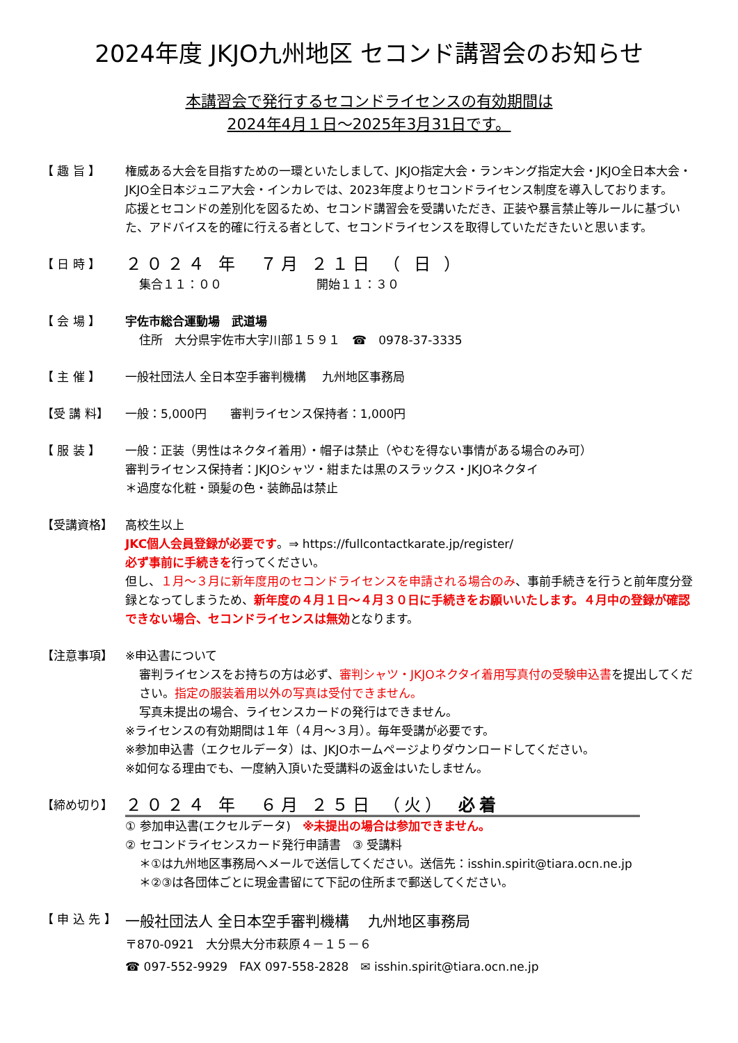2024年度 JKJO九州地区 セコンド講習会のお知らせ
本講習会で発行するセコンドライセンスの有効期間は
2024年4月１日～2025年3月31日です。
【 趣 旨 】 権威ある大会を目指すための一環といたしまして、JKJO指定大会・ランキング指定大会・JKJO全日本大会・JKJO全日本ジュニア大会・インカレでは、2023年度よりセコンドライセンス制度を導入しております。
応援とセコンドの差別化を図るため、セコンド講習会を受講いただき、正装や暴言禁止等ルールに基づいた、アドバイスを的確に行える者として、セコンドライセンスを取得していただきたいと思います。
【 日 時 】
２０２４ 年　７月 ２１日 （ 日 ）
集合１１：００　　　　　　　　開始１１：３０
【 会 場 】 宇佐市総合運動場　武道場
住所　大分県宇佐市大字川部１５９１　☎　0978-37-3335
【 主 催 】 一般社団法人 全日本空手審判機構　 九州地区事務局
【受 講 料】 一般：5,000円　　審判ライセンス保持者：1,000円
【 服 装 】 一般：正装（男性はネクタイ着用）・帽子は禁止（やむを得ない事情がある場合のみ可）
審判ライセンス保持者：JKJOシャツ・紺または黒のスラックス・JKJOネクタイ
＊過度な化粧・頭髪の色・装飾品は禁止
【受講資格】 高校生以上
JKC個人会員登録が必要です。⇒ https://fullcontactkarate.jp/register/
必ず事前に手続きを行ってください。
但し、１月～３月に新年度用のセコンドライセンスを申請される場合のみ、事前手続きを行うと前年度分登録となってしまうため、新年度の４月１日～４月３０日に手続きをお願いいたします。４月中の登録が確認できない場合、セコンドライセンスは無効となります。
【注意事項】 ※申込書について
審判ライセンスをお持ちの方は必ず、審判シャツ・JKJOネクタイ着用写真付の受験申込書を提出してください。指定の服装着用以外の写真は受付できません。
写真未提出の場合、ライセンスカードの発行はできません。
※ライセンスの有効期間は１年（４月～３月）。毎年受講が必要です。
※参加申込書（エクセルデータ）は、JKJOホームページよりダウンロードしてください。
※如何なる理由でも、一度納入頂いた受講料の返金はいたしません。
【締め切り】
２０２４ 年　６月 ２５日 （火）　必着
① 参加申込書(エクセルデータ)　※未提出の場合は参加できません。
② セコンドライセンスカード発行申請書　③ 受講料
＊①は九州地区事務局へメールで送信してください。送信先：isshin.spirit@tiara.ocn.ne.jp
＊②③は各団体ごとに現金書留にて下記の住所まで郵送してください。
【 申 込 先 】
一般社団法人 全日本空手審判機構　 九州地区事務局
〒870-0921　大分県大分市萩原４－１５－６
☎ 097-552-9929　FAX 097-558-2828　✉ isshin.spirit@tiara.ocn.ne.jp